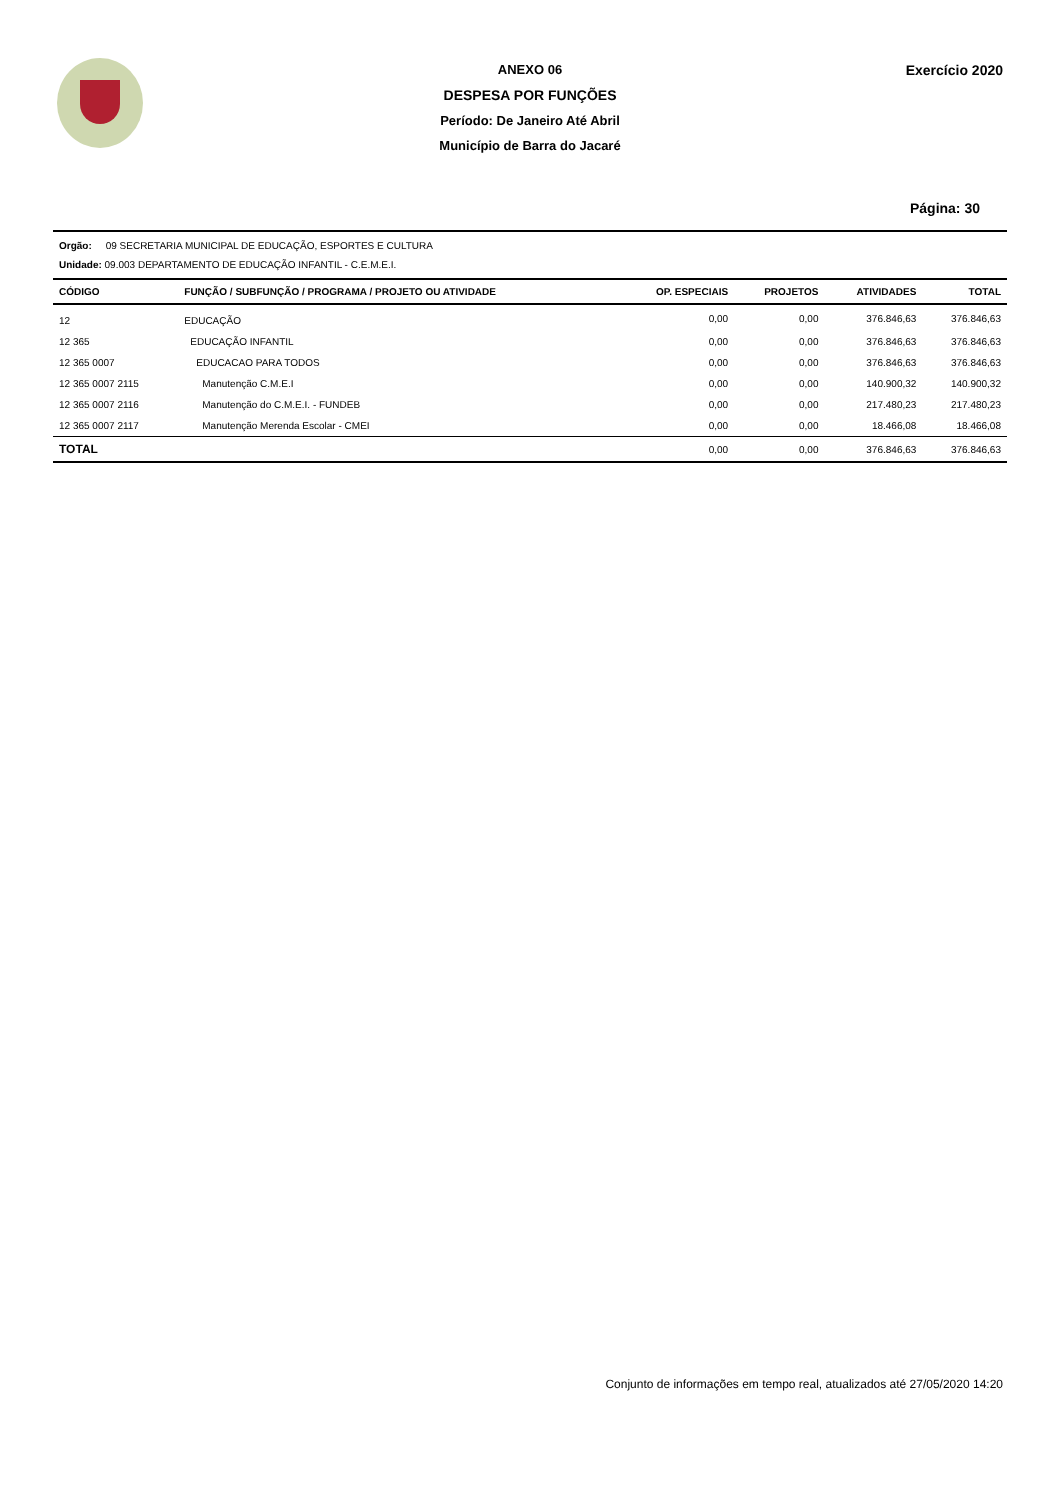ANEXO 06
DESPESA POR FUNÇÕES
Período: De Janeiro Até Abril
Município de Barra do Jacaré
Exercício 2020
Página: 30
Orgão: 09 SECRETARIA MUNICIPAL DE EDUCAÇÃO, ESPORTES E CULTURA
Unidade: 09.003 DEPARTAMENTO DE EDUCAÇÃO INFANTIL - C.E.M.E.I.
| CÓDIGO | FUNÇÃO / SUBFUNÇÃO / PROGRAMA / PROJETO OU ATIVIDADE | OP. ESPECIAIS | PROJETOS | ATIVIDADES | TOTAL |
| --- | --- | --- | --- | --- | --- |
| 12 | EDUCAÇÃO | 0,00 | 0,00 | 376.846,63 | 376.846,63 |
| 12 365 | EDUCAÇÃO INFANTIL | 0,00 | 0,00 | 376.846,63 | 376.846,63 |
| 12 365 0007 | EDUCACAO PARA TODOS | 0,00 | 0,00 | 376.846,63 | 376.846,63 |
| 12 365 0007 2115 | Manutenção C.M.E.I | 0,00 | 0,00 | 140.900,32 | 140.900,32 |
| 12 365 0007 2116 | Manutenção do C.M.E.I. - FUNDEB | 0,00 | 0,00 | 217.480,23 | 217.480,23 |
| 12 365 0007 2117 | Manutenção Merenda Escolar - CMEI | 0,00 | 0,00 | 18.466,08 | 18.466,08 |
| TOTAL | | 0,00 | 0,00 | 376.846,63 | 376.846,63 |
Conjunto de informações em tempo real, atualizados até 27/05/2020 14:20